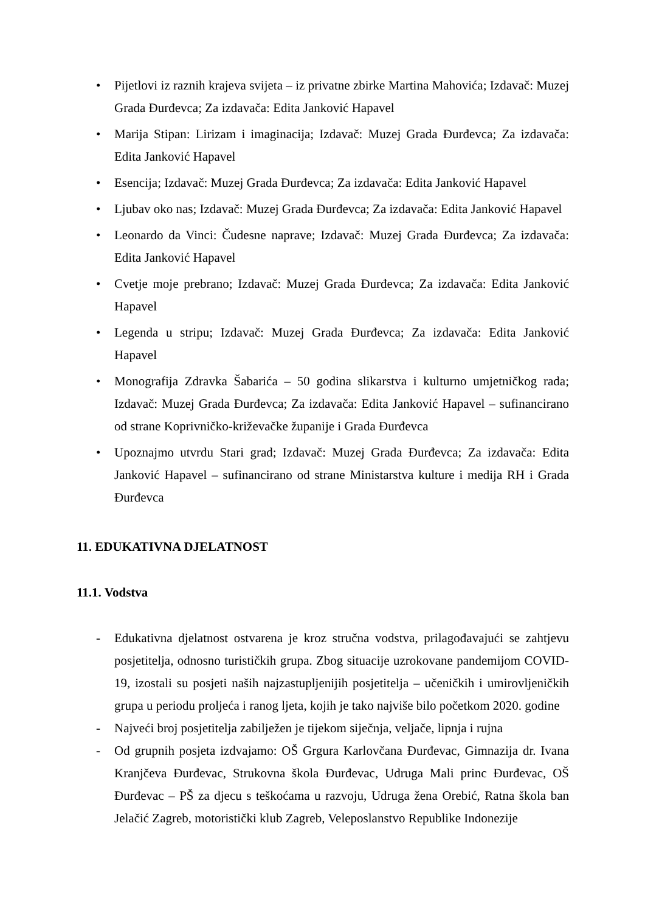• Pijetlovi iz raznih krajeva svijeta – iz privatne zbirke Martina Mahovića; Izdavač: Muzej Grada Đurđevca; Za izdavača: Edita Janković Hapavel
• Marija Stipan: Lirizam i imaginacija; Izdavač: Muzej Grada Đurđevca; Za izdavača: Edita Janković Hapavel
• Esencija; Izdavač: Muzej Grada Đurđevca; Za izdavača: Edita Janković Hapavel
• Ljubav oko nas; Izdavač: Muzej Grada Đurđevca; Za izdavača: Edita Janković Hapavel
• Leonardo da Vinci: Čudesne naprave; Izdavač: Muzej Grada Đurđevca; Za izdavača: Edita Janković Hapavel
• Cvetje moje prebrano; Izdavač: Muzej Grada Đurđevca; Za izdavača: Edita Janković Hapavel
• Legenda u stripu; Izdavač: Muzej Grada Đurđevca; Za izdavača: Edita Janković Hapavel
• Monografija Zdravka Šabarića – 50 godina slikarstva i kulturno umjetničkog rada; Izdavač: Muzej Grada Đurđevca; Za izdavača: Edita Janković Hapavel – sufinancirano od strane Koprivničko-križevačke županije i Grada Đurđevca
• Upoznajmo utvrdu Stari grad; Izdavač: Muzej Grada Đurđevca; Za izdavača: Edita Janković Hapavel – sufinancirano od strane Ministarstva kulture i medija RH i Grada Đurđevca
11. EDUKATIVNA DJELATNOST
11.1. Vodstva
- Edukativna djelatnost ostvarena je kroz stručna vodstva, prilagođavajući se zahtjevu posjetitelja, odnosno turističkih grupa. Zbog situacije uzrokovane pandemijom COVID-19, izostali su posjeti naših najzastupljenijih posjetitelja – učeničkih i umirovljeničkih grupa u periodu proljeća i ranog ljeta, kojih je tako najviše bilo početkom 2020. godine
- Najveći broj posjetitelja zabilježen je tijekom siječnja, veljače, lipnja i rujna
- Od grupnih posjeta izdvajamo: OŠ Grgura Karlovčana Đurđevac, Gimnazija dr. Ivana Kranjčeva Đurđevac, Strukovna škola Đurđevac, Udruga Mali princ Đurđevac, OŠ Đurđevac – PŠ za djecu s teškoćama u razvoju, Udruga žena Orebić, Ratna škola ban Jelačić Zagreb, motoristički klub Zagreb, Veleposlanstvo Republike Indonezije